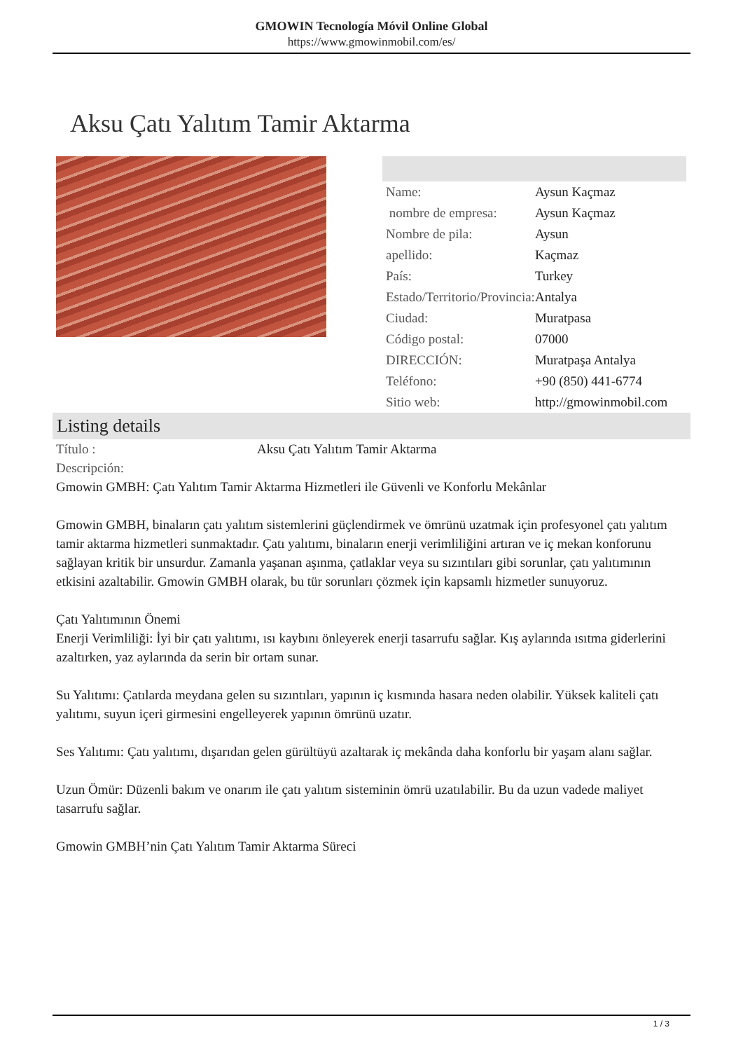GMOWIN Tecnología Móvil Online Global
https://www.gmowinmobil.com/es/
Aksu Çatı Yalıtım Tamir Aktarma
| Name: | Aysun Kaçmaz |
| nombre de empresa: | Aysun Kaçmaz |
| Nombre de pila: | Aysun |
| apellido: | Kaçmaz |
| País: | Turkey |
| Estado/Territorio/Provincia: | Antalya |
| Ciudad: | Muratpasa |
| Código postal: | 07000 |
| DIRECCIÓN: | Muratpaşa Antalya |
| Teléfono: | +90 (850) 441-6774 |
| Sitio web: | http://gmowinmobil.com |
Listing details
Título : Aksu Çatı Yalıtım Tamir Aktarma
Descripción:
Gmowin GMBH: Çatı Yalıtım Tamir Aktarma Hizmetleri ile Güvenli ve Konforlu Mekânlar
Gmowin GMBH, binaların çatı yalıtım sistemlerini güçlendirmek ve ömrünü uzatmak için profesyonel çatı yalıtım tamir aktarma hizmetleri sunmaktadır. Çatı yalıtımı, binaların enerji verimliliğini artıran ve iç mekan konforunu sağlayan kritik bir unsurdur. Zamanla yaşanan aşınma, çatlaklar veya su sızıntıları gibi sorunlar, çatı yalıtımının etkisini azaltabilir. Gmowin GMBH olarak, bu tür sorunları çözmek için kapsamlı hizmetler sunuyoruz.
Çatı Yalıtımının Önemi
Enerji Verimliliği: İyi bir çatı yalıtımı, ısı kaybını önleyerek enerji tasarrufu sağlar. Kış aylarında ısıtma giderlerini azaltırken, yaz aylarında da serin bir ortam sunar.
Su Yalıtımı: Çatılarda meydana gelen su sızıntıları, yapının iç kısmında hasara neden olabilir. Yüksek kaliteli çatı yalıtımı, suyun içeri girmesini engelleyerek yapının ömrünü uzatır.
Ses Yalıtımı: Çatı yalıtımı, dışarıdan gelen gürültüyü azaltarak iç mekânda daha konforlu bir yaşam alanı sağlar.
Uzun Ömür: Düzenli bakım ve onarım ile çatı yalıtım sisteminin ömrü uzatılabilir. Bu da uzun vadede maliyet tasarrufu sağlar.
Gmowin GMBH’nin Çatı Yalıtım Tamir Aktarma Süreci
1 / 3